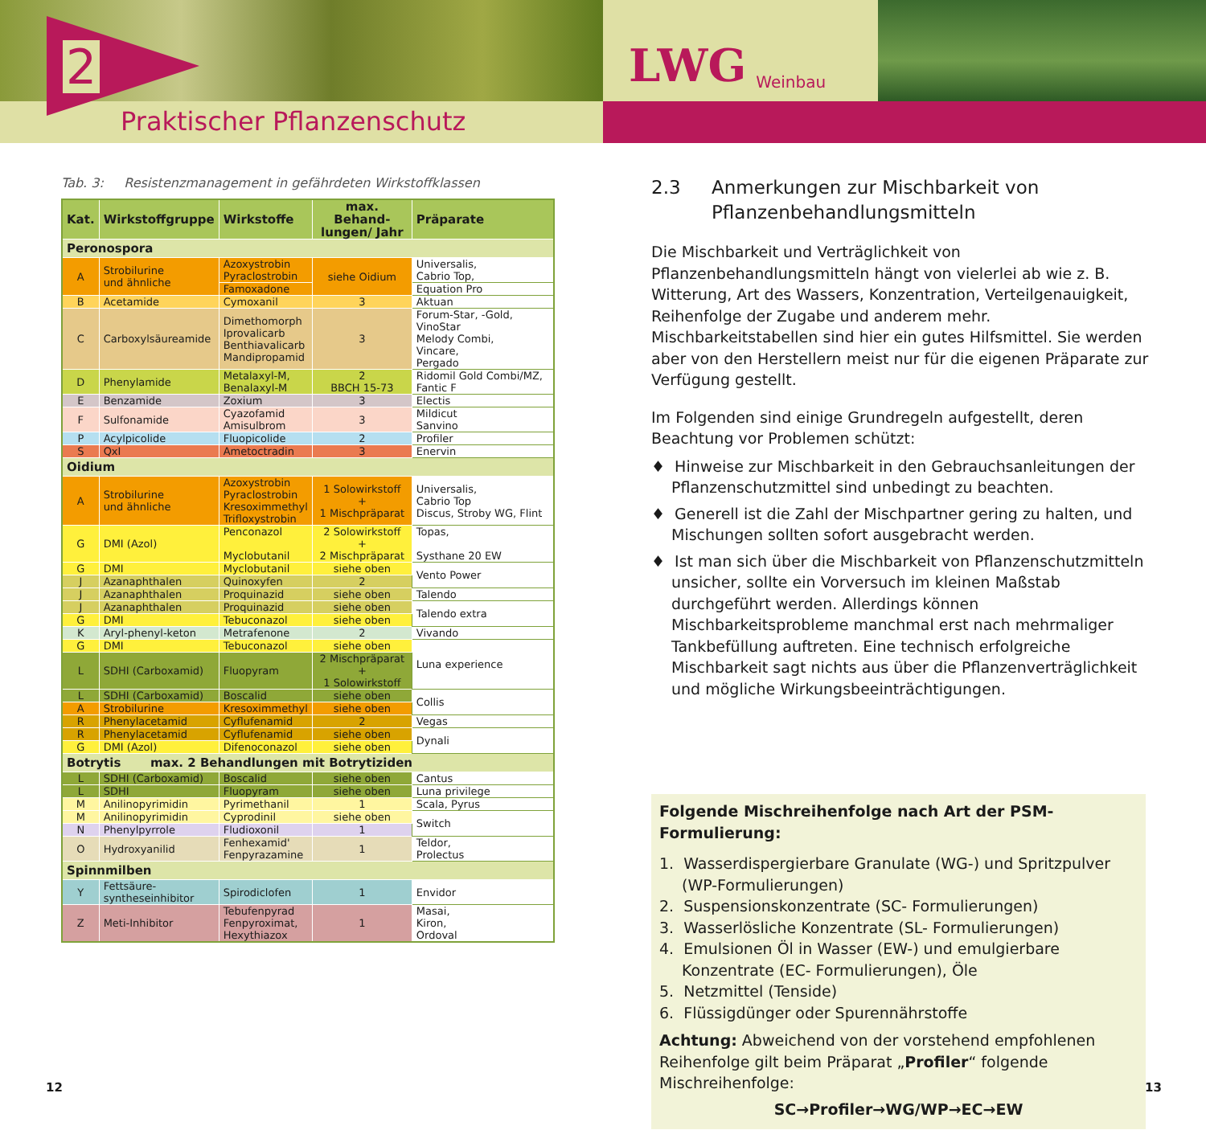2
Praktischer Pflanzenschutz
LWG Weinbau
Tab. 3: Resistenzmanagement in gefährdeten Wirkstoffklassen
| Kat. | Wirkstoffgruppe | Wirkstoffe | max. Behand- lungen/ Jahr | Präparate |
| --- | --- | --- | --- | --- |
| Peronospora | | | | |
| A | Strobilurine und ähnliche | Azoxystrobin Pyraclostrobin | siehe Oidium | Universalis, Cabrio Top, |
| | | Famoxadone | | Equation Pro |
| B | Acetamide | Cymoxanil | 3 | Aktuan |
| C | Carboxylsäureamide | Dimethomorph Iprovalicarb Benthiavalicarb Mandipropamid | 3 | Forum-Star, -Gold, VinoStar Melody Combi, Vincare, Pergado |
| D | Phenylamide | Metalaxyl-M, Benalaxyl-M | 2 BBCH 15-73 | Ridomil Gold Combi/MZ, Fantic F |
| E | Benzamide | Zoxium | 3 | Electis |
| F | Sulfonamide | Cyazofamid Amisulbrom | 3 | Mildicut Sanvino |
| P | Acylpicolide | Fluopicolide | 2 | Profiler |
| S | QxI | Ametoctradin | 3 | Enervin |
| Oidium | | | | |
| A | Strobilurine und ähnliche | Azoxystrobin Pyraclostrobin Kresoximmethyl Trifloxystrobin | 1 Solowirkstoff + 1 Mischpräparat | Universalis, Cabrio Top Discus, Stroby WG, Flint |
| G | DMI (Azol) | Penconazol Myclobutanil | 2 Solowirkstoff + 2 Mischpräparat | Topas, Systhane 20 EW |
| G | DMI | Myclobutanil | siehe oben | Vento Power |
| J | Azanaphthalen | Quinoxyfen | 2 | |
| J | Azanaphthalen | Proquinazid | siehe oben | Talendo |
| J | Azanaphthalen | Proquinazid | siehe oben | Talendo extra |
| G | DMI | Tebuconazol | siehe oben | |
| K | Aryl-phenyl-keton | Metrafenone | 2 | Vivando |
| G | DMI | Tebuconazol | siehe oben | Luna experience |
| L | SDHI (Carboxamid) | Fluopyram | 2 Mischpräparat + 1 Solowirkstoff | |
| L | SDHI (Carboxamid) | Boscalid | siehe oben | Collis |
| A | Strobilurine | Kresoximmethyl | siehe oben | |
| R | Phenylacetamid | Cyflufenamid | 2 | Vegas |
| R | Phenylacetamid | Cyflufenamid | siehe oben | Dynali |
| G | DMI (Azol) | Difenoconazol | siehe oben | |
| Botrytis max. 2 Behandlungen mit Botrytiziden | | | | |
| L | SDHI (Carboxamid) | Boscalid | siehe oben | Cantus |
| L | SDHI | Fluopyram | siehe oben | Luna privilege |
| M | Anilinopyrimidin | Pyrimethanil | 1 | Scala, Pyrus |
| M | Anilinopyrimidin | Cyprodinil | siehe oben | Switch |
| N | Phenylpyrrole | Fludioxonil | 1 | |
| O | Hydroxyanilid | Fenhexamid' Fenpyrazamine | 1 | Teldor, Prolectus |
| Spinnmilben | | | | |
| Y | Fettsäure- syntheseinhibitor | Spirodiclofen | 1 | Envidor |
| Z | Meti-Inhibitor | Tebufenpyrad Fenpyroximat, Hexythiazox | 1 | Masai, Kiron, Ordoval |
2.3 Anmerkungen zur Mischbarkeit von
Pflanzenbehandlungsmitteln
Die Mischbarkeit und Verträglichkeit von Pflanzenbehandlungsmitteln hängt von vielerlei ab wie z. B. Witterung, Art des Wassers, Konzentration, Verteilgenauigkeit, Reihenfolge der Zugabe und anderem mehr. Mischbarkeitstabellen sind hier ein gutes Hilfsmittel. Sie werden aber von den Herstellern meist nur für die eigenen Präparate zur Verfügung gestellt.
Im Folgenden sind einige Grundregeln aufgestellt, deren Beachtung vor Problemen schützt:
♦ Hinweise zur Mischbarkeit in den Gebrauchsanleitungen der Pflanzenschutzmittel sind unbedingt zu beachten.
♦ Generell ist die Zahl der Mischpartner gering zu halten, und Mischungen sollten sofort ausgebracht werden.
♦ Ist man sich über die Mischbarkeit von Pflanzenschutzmitteln unsicher, sollte ein Vorversuch im kleinen Maßstab durchgeführt werden. Allerdings können Mischbarkeitsprobleme manchmal erst nach mehrmaliger Tankbefüllung auftreten. Eine technisch erfolgreiche Mischbarkeit sagt nichts aus über die Pflanzenverträglichkeit und mögliche Wirkungsbeeinträchtigungen.
Folgende Mischreihenfolge nach Art der PSM-Formulierung:
1. Wasserdispergierbare Granulate (WG-) und Spritzpulver (WP-Formulierungen)
2. Suspensionskonzentrate (SC- Formulierungen)
3. Wasserlösliche Konzentrate (SL- Formulierungen)
4. Emulsionen Öl in Wasser (EW-) und emulgierbare Konzentrate (EC- Formulierungen), Öle
5. Netzmittel (Tenside)
6. Flüssigdünger oder Spurennährstoffe
Achtung: Abweichend von der vorstehend empfohlenen Reihenfolge gilt beim Präparat „Profiler“ folgende Mischreihenfolge:
SC→Profiler→WG/WP→EC→EW
12 13